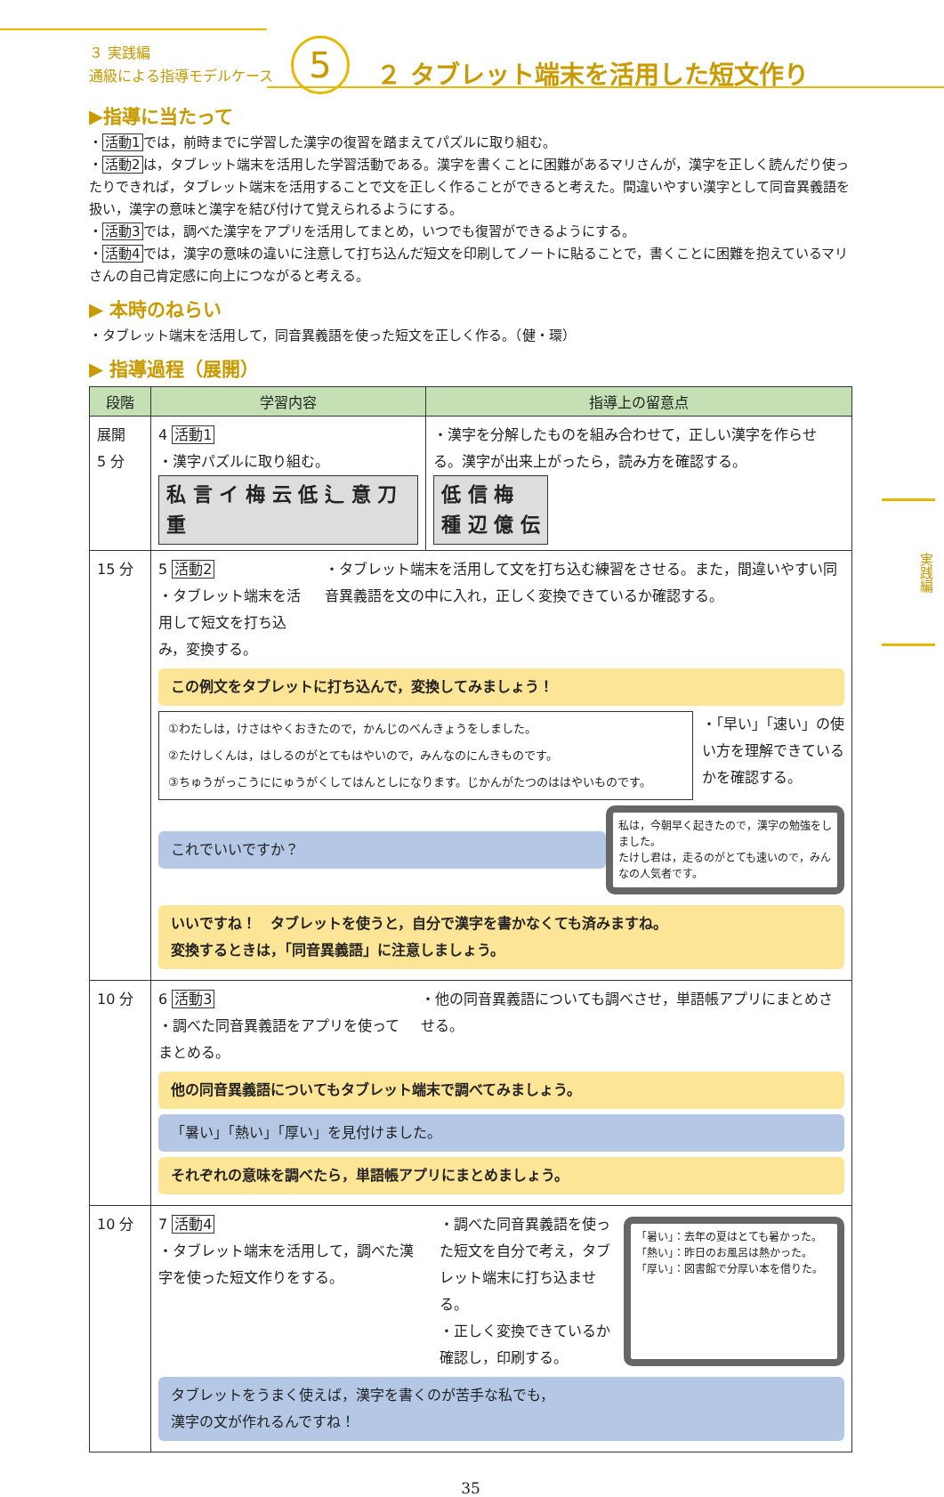３ 実践編
通級による指導モデルケース
5
２ タブレット端末を活用した短文作り
実践編
▶指導に当たって
・活動1では，前時までに学習した漢字の復習を踏まえてパズルに取り組む。
・活動2は，タブレット端末を活用した学習活動である。漢字を書くことに困難があるマリさんが，漢字を正しく読んだり使ったりできれば，タブレット端末を活用することで文を正しく作ることができると考えた。間違いやすい漢字として同音異義語を扱い，漢字の意味と漢字を結び付けて覚えられるようにする。
・活動3では，調べた漢字をアプリを活用してまとめ，いつでも復習ができるようにする。
・活動4では，漢字の意味の違いに注意して打ち込んだ短文を印刷してノートに貼ることで，書くことに困難を抱えているマリさんの自己肯定感に向上につながると考える。
▶ 本時のねらい
・タブレット端末を活用して，同音異義語を使った短文を正しく作る。（健・環）
▶ 指導過程（展開）
| 段階 | 学習内容 | 指導上の留意点 |
| --- | --- | --- |
| 展開 5 分 | 4 活動1 ・漢字パズルに取り組む。 私 言 イ 梅 云 低 辶 意 刀 重 | ・漢字を分解したものを組み合わせて，正しい漢字を作らせる。漢字が出来上がったら，読み方を確認する。 低 信 梅 種 辺 億 伝 |
| 15 分 | 5 活動2 ・タブレット端末を活用して短文を打ち込み，変換する。 ・タブレット端末を活用して文を打ち込む練習をさせる。また，間違いやすい同音異義語を文の中に入れ，正しく変換できているか確認する。 この例文をタブレットに打ち込んで，変換してみましょう！ ①わたしは，けさはやくおきたので，かんじのべんきょうをしました。 ②たけしくんは，はしるのがとてもはやいので，みんなのにんきものです。 ③ちゅうがっこうににゅうがくしてはんとしになります。じかんがたつのははやいものです。 ・「早い」「速い」の使い方を理解できているかを確認する。 これでいいですか？ 私は，今朝早く起きたので，漢字の勉強をしました。 たけし君は，走るのがとても速いので，みんなの人気者です。 いいですね！ タブレットを使うと，自分で漢字を書かなくても済みますね。 変換するときは，「同音異義語」に注意しましょう。 | |
| 10 分 | 6 活動3 ・調べた同音異義語をアプリを使ってまとめる。 ・他の同音異義語についても調べさせ，単語帳アプリにまとめさせる。 他の同音異義語についてもタブレット端末で調べてみましょう。 「暑い」「熱い」「厚い」を見付けました。 それぞれの意味を調べたら，単語帳アプリにまとめましょう。 | |
| 10 分 | 7 活動4 ・タブレット端末を活用して，調べた漢字を使った短文作りをする。 ・調べた同音異義語を使った短文を自分で考え，タブレット端末に打ち込ませる。 ・正しく変換できているか確認し，印刷する。 「暑い」：去年の夏はとても暑かった。 「熱い」：昨日のお風呂は熱かった。 「厚い」：図書館で分厚い本を借りた。 タブレットをうまく使えば，漢字を書くのが苦手な私でも， 漢字の文が作れるんですね！ | |
35